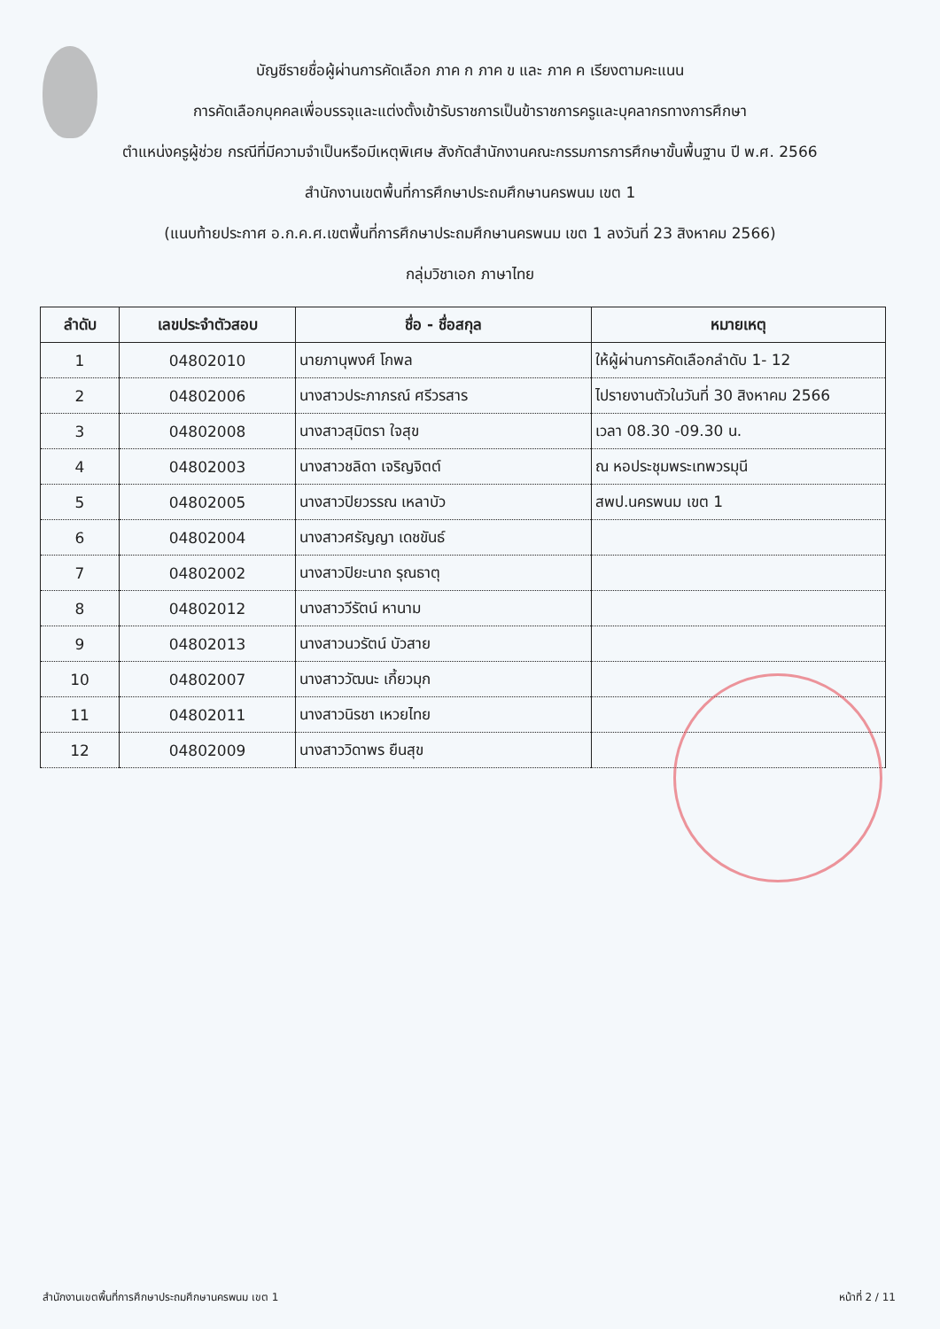บัญชีรายชื่อผู้ผ่านการคัดเลือก ภาค ก ภาค ข และ ภาค ค เรียงตามคะแนน
การคัดเลือกบุคคลเพื่อบรรจุและแต่งตั้งเข้ารับราชการเป็นข้าราชการครูและบุคลากรทางการศึกษา
ตำแหน่งครูผู้ช่วย กรณีที่มีความจำเป็นหรือมีเหตุพิเศษ สังกัดสำนักงานคณะกรรมการการศึกษาขั้นพื้นฐาน ปี พ.ศ. 2566
สำนักงานเขตพื้นที่การศึกษาประถมศึกษานครพนม เขต 1
(แนบท้ายประกาศ อ.ก.ค.ศ.เขตพื้นที่การศึกษาประถมศึกษานครพนม เขต 1 ลงวันที่ 23 สิงหาคม 2566)
กลุ่มวิชาเอก ภาษาไทย
| ลำดับ | เลขประจำตัวสอบ | ชื่อ - ชื่อสกุล | หมายเหตุ |
| --- | --- | --- | --- |
| 1 | 04802010 | นายภานุพงศ์ โกพล | ให้ผู้ผ่านการคัดเลือกลำดับ 1- 12 |
| 2 | 04802006 | นางสาวประภาภรณ์ ศรีวรสาร | ไปรายงานตัวในวันที่ 30 สิงหาคม 2566 |
| 3 | 04802008 | นางสาวสุมิตรา ใจสุข | เวลา 08.30 -09.30 น. |
| 4 | 04802003 | นางสาวชลิดา เจริญจิตต์ | ณ หอประชุมพระเทพวรมุนี |
| 5 | 04802005 | นางสาวปิยวรรณ เหลาบัว | สพป.นครพนม เขต 1 |
| 6 | 04802004 | นางสาวศรัญญา เดชขันธ์ | |
| 7 | 04802002 | นางสาวปิยะนาถ รุณธาตุ | |
| 8 | 04802012 | นางสาววีรัตน์ หานาม | |
| 9 | 04802013 | นางสาวนวรัตน์ บัวสาย | |
| 10 | 04802007 | นางสาววัฒนะ เกี้ยวมุก | |
| 11 | 04802011 | นางสาวนิรชา เหวยไทย | |
| 12 | 04802009 | นางสาววิดาพร ยืนสุข | |
สำนักงานเขตพื้นที่การศึกษาประถมศึกษานครพนม เขต 1 หน้าที่ 2 / 11